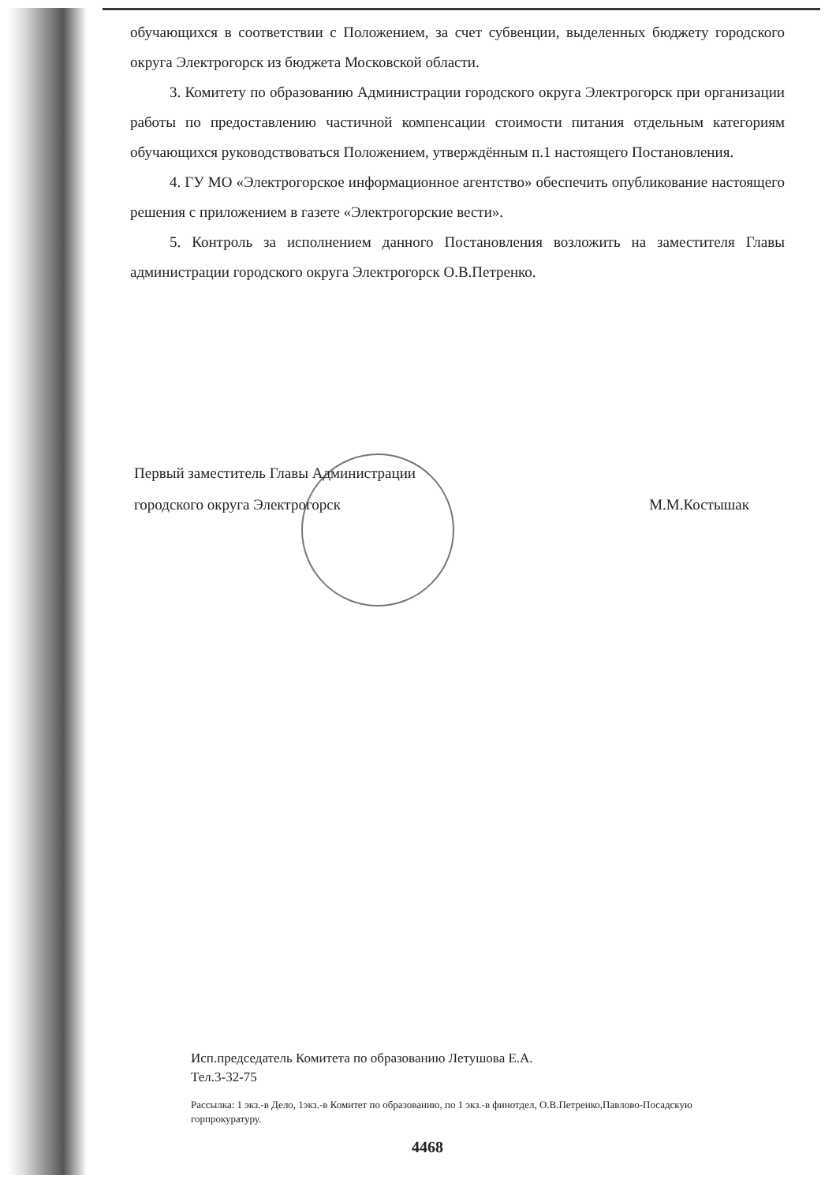обучающихся в соответствии с Положением, за счет субвенции, выделенных бюджету городского округа Электрогорск из бюджета Московской области.
3. Комитету по образованию Администрации городского округа Электрогорск при организации работы по предоставлению частичной компенсации стоимости питания отдельным категориям обучающихся руководствоваться Положением, утверждённым п.1 настоящего Постановления.
4. ГУ МО «Электрогорское информационное агентство» обеспечить опубликование настоящего решения с приложением в газете «Электрогорские вести».
5. Контроль за исполнением данного Постановления возложить на заместителя Главы администрации городского округа Электрогорск О.В.Петренко.
Первый заместитель Главы Администрации
городского округа Электрогорск М.М.Костышак
Исп.председатель Комитета по образованию Летушова Е.А.
Тел.3-32-75
Рассылка: 1 экз.-в Дело, 1экз.-в Комитет по образованию, по 1 экз.-в финотдел, О.В.Петренко,Павлово-Посадскую горпрокуратуру.
4468